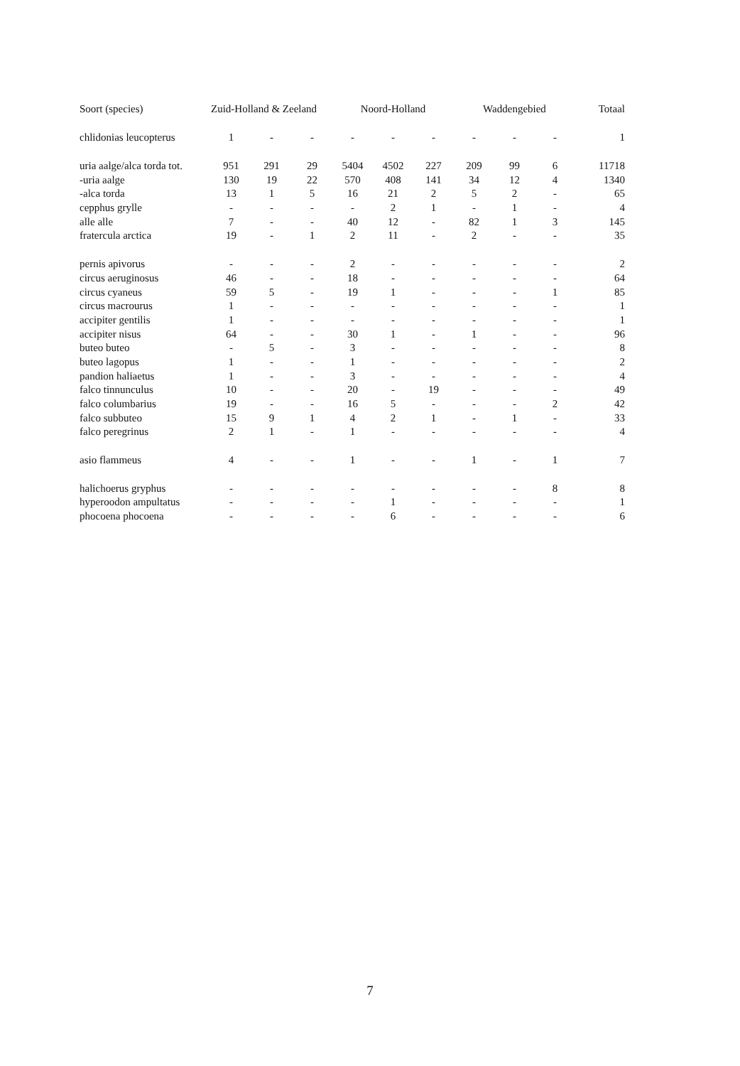| Soort (species) | Zuid-Holland & Zeeland | | | Noord-Holland | | | Waddengebied | | | Totaal |
| --- | --- | --- | --- | --- | --- | --- | --- | --- | --- | --- |
| chlidonias leucopterus | 1 | - | - | - | - | - | - | - | - | 1 |
| uria aalge/alca torda tot. | 951 | 291 | 29 | 5404 | 4502 | 227 | 209 | 99 | 6 | 11718 |
| -uria aalge | 130 | 19 | 22 | 570 | 408 | 141 | 34 | 12 | 4 | 1340 |
| -alca torda | 13 | 1 | 5 | 16 | 21 | 2 | 5 | 2 | - | 65 |
| cepphus grylle | - | - | - | - | 2 | 1 | - | 1 | - | 4 |
| alle alle | 7 | - | - | 40 | 12 | - | 82 | 1 | 3 | 145 |
| fratercula arctica | 19 | - | 1 | 2 | 11 | - | 2 | - | - | 35 |
| pernis apivorus | - | - | - | 2 | - | - | - | - | - | 2 |
| circus aeruginosus | 46 | - | - | 18 | - | - | - | - | - | 64 |
| circus cyaneus | 59 | 5 | - | 19 | 1 | - | - | - | 1 | 85 |
| circus macrourus | 1 | - | - | - | - | - | - | - | - | 1 |
| accipiter gentilis | 1 | - | - | - | - | - | - | - | - | 1 |
| accipiter nisus | 64 | - | - | 30 | 1 | - | 1 | - | - | 96 |
| buteo buteo | - | 5 | - | 3 | - | - | - | - | - | 8 |
| buteo lagopus | 1 | - | - | 1 | - | - | - | - | - | 2 |
| pandion haliaetus | 1 | - | - | 3 | - | - | - | - | - | 4 |
| falco tinnunculus | 10 | - | - | 20 | - | 19 | - | - | - | 49 |
| falco columbarius | 19 | - | - | 16 | 5 | - | - | - | 2 | 42 |
| falco subbuteo | 15 | 9 | 1 | 4 | 2 | 1 | - | 1 | - | 33 |
| falco peregrinus | 2 | 1 | - | 1 | - | - | - | - | - | 4 |
| asio flammeus | 4 | - | - | 1 | - | - | 1 | - | 1 | 7 |
| halichoerus gryphus | - | - | - | - | - | - | - | - | 8 | 8 |
| hyperoodon ampultatus | - | - | - | - | 1 | - | - | - | - | 1 |
| phocoena phocoena | - | - | - | - | 6 | - | - | - | - | 6 |
7